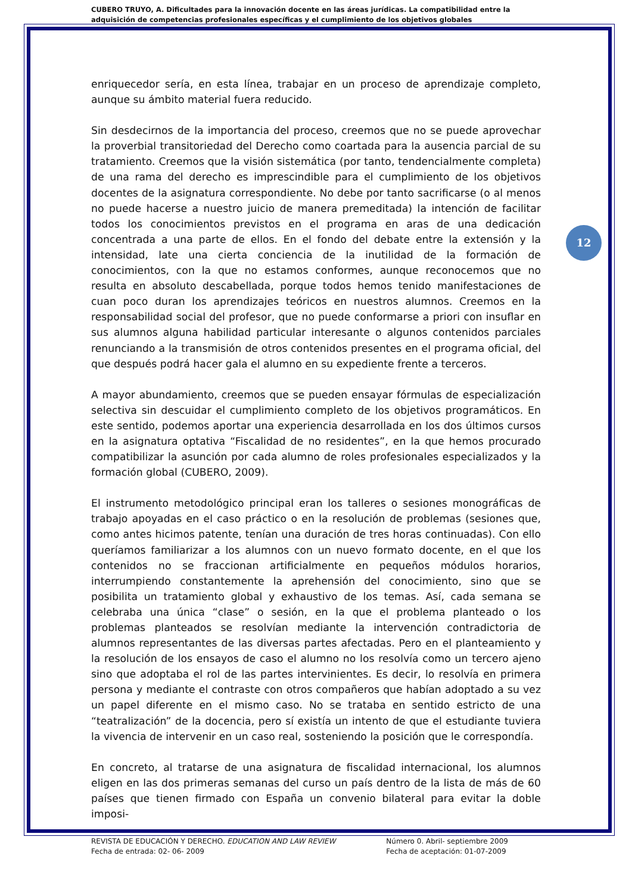CUBERO TRUYO, A. Dificultades para la innovación docente en las áreas jurídicas. La compatibilidad entre la adquisición de competencias profesionales específicas y el cumplimiento de los objetivos globales
enriquecedor sería, en esta línea, trabajar en un proceso de aprendizaje completo, aunque su ámbito material fuera reducido.
Sin desdecirnos de la importancia del proceso, creemos que no se puede aprovechar la proverbial transitoriedad del Derecho como coartada para la ausencia parcial de su tratamiento. Creemos que la visión sistemática (por tanto, tendencialmente completa) de una rama del derecho es imprescindible para el cumplimiento de los objetivos docentes de la asignatura correspondiente. No debe por tanto sacrificarse (o al menos no puede hacerse a nuestro juicio de manera premeditada) la intención de facilitar todos los conocimientos previstos en el programa en aras de una dedicación concentrada a una parte de ellos. En el fondo del debate entre la extensión y la intensidad, late una cierta conciencia de la inutilidad de la formación de conocimientos, con la que no estamos conformes, aunque reconocemos que no resulta en absoluto descabellada, porque todos hemos tenido manifestaciones de cuan poco duran los aprendizajes teóricos en nuestros alumnos. Creemos en la responsabilidad social del profesor, que no puede conformarse a priori con insuflar en sus alumnos alguna habilidad particular interesante o algunos contenidos parciales renunciando a la transmisión de otros contenidos presentes en el programa oficial, del que después podrá hacer gala el alumno en su expediente frente a terceros.
A mayor abundamiento, creemos que se pueden ensayar fórmulas de especialización selectiva sin descuidar el cumplimiento completo de los objetivos programáticos. En este sentido, podemos aportar una experiencia desarrollada en los dos últimos cursos en la asignatura optativa “Fiscalidad de no residentes”, en la que hemos procurado compatibilizar la asunción por cada alumno de roles profesionales especializados y la formación global (CUBERO, 2009).
El instrumento metodológico principal eran los talleres o sesiones monográficas de trabajo apoyadas en el caso práctico o en la resolución de problemas (sesiones que, como antes hicimos patente, tenían una duración de tres horas continuadas). Con ello queríamos familiarizar a los alumnos con un nuevo formato docente, en el que los contenidos no se fraccionan artificialmente en pequeños módulos horarios, interrumpiendo constantemente la aprehensión del conocimiento, sino que se posibilita un tratamiento global y exhaustivo de los temas. Así, cada semana se celebraba una única “clase” o sesión, en la que el problema planteado o los problemas planteados se resolvían mediante la intervención contradictoria de alumnos representantes de las diversas partes afectadas. Pero en el planteamiento y la resolución de los ensayos de caso el alumno no los resolvía como un tercero ajeno sino que adoptaba el rol de las partes intervinientes. Es decir, lo resolvía en primera persona y mediante el contraste con otros compañeros que habían adoptado a su vez un papel diferente en el mismo caso. No se trataba en sentido estricto de una “teatralización” de la docencia, pero sí existía un intento de que el estudiante tuviera la vivencia de intervenir en un caso real, sosteniendo la posición que le correspondía.
En concreto, al tratarse de una asignatura de fiscalidad internacional, los alumnos eligen en las dos primeras semanas del curso un país dentro de la lista de más de 60 países que tienen firmado con España un convenio bilateral para evitar la doble imposi-
12
REVISTA DE EDUCACIÓN Y DERECHO. EDUCATION AND LAW REVIEW
Fecha de entrada: 02- 06- 2009
Número 0. Abril- septiembre 2009
Fecha de aceptación: 01-07-2009